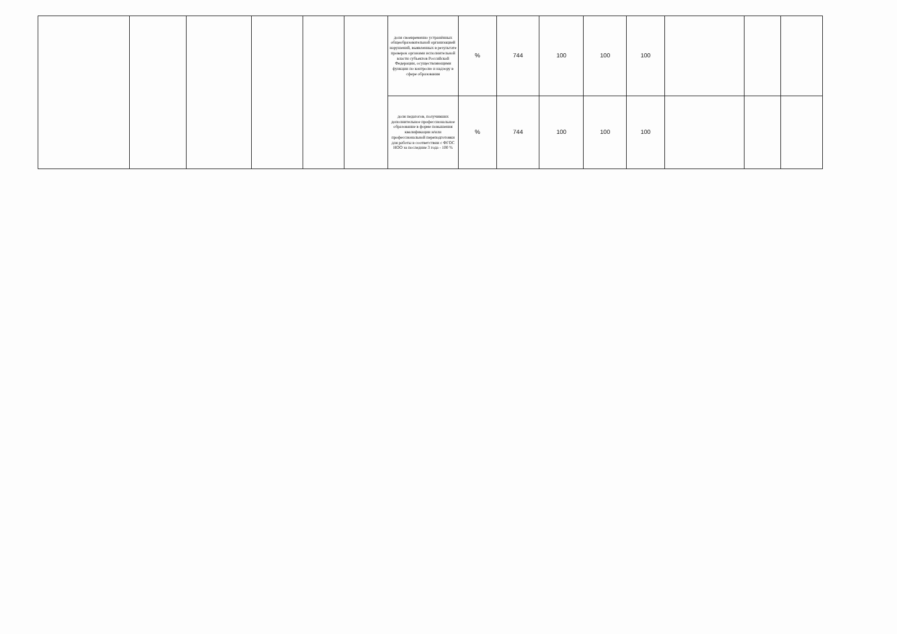| | | | | | | доля своевременно устранённых общеобразовательной организацией нарушений, выявленных в результате проверок органами исполнительной власти субъектов Российской Федерации, осуществляющими функции по контролю и надзору в сфере образования | % | 744 | 100 | 100 | 100 | | | |
| | | | | | | доля педагогов, получивших дополнительное профессиональное образование в форме повышения квалификации и/или профессиональной переподготовки для работы в соответствии с ФГОС НОО за последние 3 года - 100 % | % | 744 | 100 | 100 | 100 | | | |